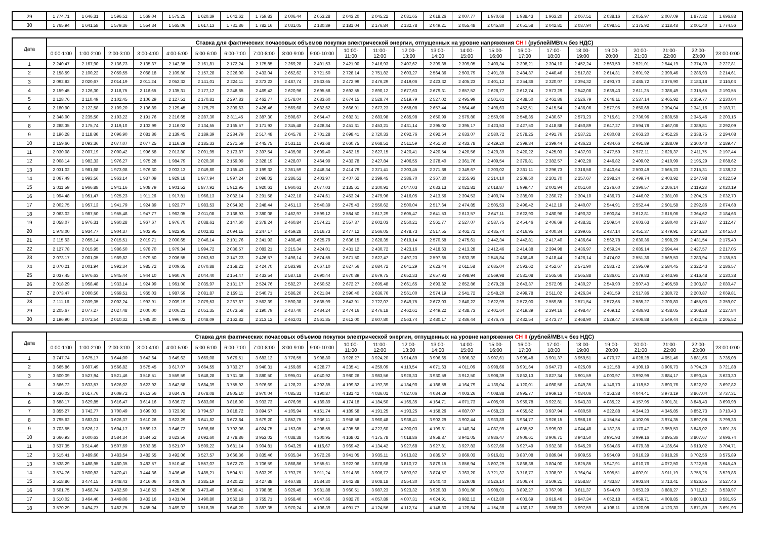| 29 | 1 774,71 | 1 646,31 | 1 596,52 | 1 569,04 | 1 575,25 | 1 620,39 | 1 642,62 | 1 759,83 | 2 006,44 | 2 053,28 | 2 043,20 | 2 045,22 | 2 031,65 | 2 018,26 | 2 007,77 | 1 970,68 | 1 988,43 | 1 963,20 | 2 067,51 | 2 038,16 | 2 055,97 | 2 007,09 | 1 877,32 | 1 696,88 |
| 30 | 1 765,94 | 1 641,58 | 1 579,36 | 1 554,34 | 1 565,06 | 1 617,13 | 1 731,86 | 1 782,16 | 2 031,05 | 2 130,89 | 2 181,04 | 2 176,84 | 2 132,78 | 2 049,21 | 2 055,48 | 2 045,80 | 2 051,58 | 2 042,81 | 2 037,94 | 2 098,51 | 2 175,92 | 2 118,48 | 2 001,40 | 1 774,56 |
| Дата | Ставка для фактических почасовых объемов покупки электрической энергии, отпущенных на уровне напряжения СН I (рублей/МВт.ч без НДС) | | | | | | | | | | | | | | | | | | | | | | | |
| | 0:00-1:00 | 1:00-2:00 | 2:00-3:00 | 3:00-4:00 | 4:00-5:00 | 5:00-6:00 | 6:00-7:00 | 7:00-8:00 | 8:00-9:00 | 9:00-10:00 | 10:00- 11:00 | 11:00- 12:00 | 12:00- 13:00 | 13:00- 14:00 | 14:00- 15:00 | 15:00- 16:00 | 16:00- 17:00 | 17:00- 18:00 | 18:00- 19:00 | 19:00- 20:00 | 20:00- 21:00 | 21:00- 22:00 | 22:00- 23:00 | 23:00-0:00 |
| 1 | 2 240,47 | 2 167,90 | 2 136,73 | 2 135,37 | 2 142,35 | 2 161,81 | 2 172,24 | 2 175,85 | 2 269,28 | 2 401,53 | 2 421,00 | 2 416,93 | 2 407,62 | 2 399,38 | 2 399,05 | 2 400,34 | 2 398,21 | 2 394,10 | 2 452,24 | 2 563,50 | 2 521,01 | 2 544,19 | 2 374,39 | 2 227,81 |
| 2 | 2 158,59 | 2 100,22 | 2 059,55 | 2 068,18 | 2 109,80 | 2 157,28 | 2 226,00 | 2 433,04 | 2 652,62 | 2 721,50 | 2 728,14 | 2 751,82 | 2 603,27 | 2 564,36 | 2 503,79 | 2 491,39 | 2 484,37 | 2 440,46 | 2 517,82 | 2 614,31 | 2 601,92 | 2 399,46 | 2 286,93 | 2 214,61 |
| 3 | 2 092,82 | 2 020,67 | 2 014,19 | 2 011,24 | 2 052,32 | 2 141,01 | 2 224,11 | 2 373,23 | 2 487,74 | 2 533,65 | 2 472,99 | 2 476,29 | 2 419,06 | 2 423,32 | 2 405,23 | 2 401,12 | 2 354,86 | 2 320,07 | 2 394,32 | 2 493,70 | 2 485,72 | 2 376,90 | 2 183,18 | 2 116,03 |
| 4 | 2 159,45 | 2 126,30 | 2 118,75 | 2 116,65 | 2 135,31 | 2 177,12 | 2 248,65 | 2 469,42 | 2 620,96 | 2 695,58 | 2 692,55 | 2 690,12 | 2 677,63 | 2 679,31 | 2 657,52 | 2 628,77 | 2 612,74 | 2 573,29 | 2 542,08 | 2 639,43 | 2 611,25 | 2 386,49 | 2 315,65 | 2 190,55 |
| 5 | 2 128,76 | 2 110,49 | 2 102,45 | 2 106,29 | 2 127,51 | 2 170,81 | 2 297,83 | 2 462,77 | 2 578,04 | 2 683,60 | 2 674,15 | 2 528,74 | 2 519,79 | 2 527,02 | 2 495,99 | 2 501,61 | 2 488,50 | 2 461,86 | 2 526,79 | 2 646,11 | 2 537,14 | 2 465,92 | 2 359,77 | 2 230,04 |
| 6 | 2 180,90 | 2 122,58 | 2 109,20 | 2 106,89 | 2 129,45 | 2 175,79 | 2 309,63 | 2 426,46 | 2 569,68 | 2 682,62 | 2 666,91 | 2 677,23 | 2 658,08 | 2 657,44 | 2 564,46 | 2 498,63 | 2 452,51 | 2 415,54 | 2 436,06 | 2 577,95 | 2 650,68 | 2 394,04 | 2 341,16 | 2 183,71 |
| 7 | 2 348,00 | 2 235,50 | 2 193,22 | 2 191,76 | 2 216,65 | 2 287,30 | 2 311,45 | 2 387,30 | 2 598,67 | 2 654,47 | 2 682,31 | 2 683,98 | 2 685,98 | 2 650,99 | 2 579,80 | 2 550,96 | 2 548,35 | 2 430,67 | 2 573,23 | 2 715,61 | 2 736,96 | 2 838,58 | 2 345,46 | 2 203,16 |
| 8 | 2 288,35 | 2 175,74 | 2 119,10 | 2 102,99 | 2 116,02 | 2 134,55 | 2 165,57 | 2 171,93 | 2 345,48 | 2 428,84 | 2 451,31 | 2 453,21 | 2 431,14 | 2 395,02 | 2 395,17 | 2 423,53 | 2 427,50 | 2 418,88 | 2 450,89 | 2 647,27 | 2 594,78 | 2 467,08 | 2 389,81 | 2 292,09 |
| 9 | 2 196,28 | 2 118,86 | 2 096,90 | 2 081,86 | 2 139,45 | 2 189,39 | 2 284,79 | 2 517,48 | 2 645,78 | 2 701,28 | 2 698,41 | 2 720,33 | 2 692,76 | 2 692,54 | 2 633,07 | 2 580,72 | 2 578,25 | 2 491,76 | 2 537,21 | 2 680,08 | 2 663,20 | 2 452,26 | 2 338,75 | 2 294,08 |
| 10 | 2 159,66 | 2 093,36 | 2 077,07 | 2 077,25 | 2 116,29 | 2 185,33 | 2 271,59 | 2 445,75 | 2 531,11 | 2 693,68 | 2 660,75 | 2 668,51 | 2 511,59 | 2 451,60 | 2 433,78 | 2 429,20 | 2 399,34 | 2 399,44 | 2 436,23 | 2 484,66 | 2 491,89 | 2 388,09 | 2 300,40 | 2 189,47 |
| 11 | 2 030,08 | 2 007,19 | 2 000,42 | 1 996,58 | 2 013,80 | 2 091,95 | 2 173,87 | 2 397,54 | 2 435,98 | 2 609,40 | 2 462,15 | 2 627,15 | 2 420,41 | 2 420,54 | 2 420,56 | 2 420,39 | 2 420,22 | 2 425,03 | 2 437,93 | 2 477,59 | 2 572,11 | 2 628,37 | 2 411,75 | 2 197,44 |
| 12 | 2 008,14 | 1 982,33 | 1 976,27 | 1 975,28 | 1 984,79 | 2 020,30 | 2 159,09 | 2 328,19 | 2 428,07 | 2 464,99 | 2 433,78 | 2 427,84 | 2 406,55 | 2 378,40 | 2 361,76 | 2 409,54 | 2 379,81 | 2 382,57 | 2 402,28 | 2 446,82 | 2 409,02 | 2 410,99 | 2 195,29 | 2 068,62 |
| 13 | 2 031,02 | 1 981,68 | 1 973,08 | 1 976,30 | 2 003,13 | 2 049,80 | 2 165,43 | 2 199,32 | 2 361,59 | 2 448,34 | 2 414,79 | 2 371,41 | 2 303,45 | 2 371,88 | 2 349,67 | 2 300,02 | 2 361,11 | 2 296,73 | 2 318,58 | 2 440,64 | 2 503,49 | 2 565,23 | 2 215,31 | 2 138,22 |
| 14 | 2 067,49 | 1 993,56 | 1 963,14 | 1 937,09 | 1 929,18 | 1 977,94 | 1 997,24 | 2 096,02 | 2 286,52 | 2 403,97 | 2 407,62 | 2 399,45 | 2 386,70 | 2 367,30 | 2 255,93 | 2 214,10 | 2 209,50 | 2 201,70 | 2 257,67 | 2 398,24 | 2 499,74 | 2 403,92 | 2 247,98 | 2 022,59 |
| 15 | 2 011,59 | 1 966,88 | 1 941,16 | 1 908,79 | 1 901,52 | 1 877,92 | 1 912,95 | 1 920,61 | 1 960,61 | 2 077,03 | 2 135,61 | 2 100,91 | 2 047,03 | 2 033,13 | 2 021,81 | 2 018,87 | 1 999,47 | 2 001,94 | 2 051,60 | 2 276,60 | 2 396,57 | 2 206,14 | 2 119,28 | 2 020,19 |
| 16 | 1 994,48 | 1 951,47 | 1 925,23 | 1 911,26 | 1 917,81 | 1 966,13 | 2 032,14 | 2 291,58 | 2 422,18 | 2 474,61 | 2 453,24 | 2 479,96 | 2 416,05 | 2 413,56 | 2 394,53 | 2 400,74 | 2 385,00 | 2 260,72 | 2 304,10 | 2 436,73 | 2 446,02 | 2 381,00 | 2 204,25 | 2 032,70 |
| 17 | 2 002,75 | 1 957,13 | 1 941,79 | 1 924,89 | 1 923,77 | 1 983,53 | 2 054,92 | 2 248,44 | 2 451,13 | 2 540,39 | 2 475,43 | 2 550,62 | 2 500,04 | 2 517,64 | 2 474,85 | 2 505,53 | 2 496,42 | 2 412,19 | 2 440,07 | 2 544,91 | 2 552,44 | 2 501,58 | 2 292,86 | 2 074,68 |
| 18 | 2 063,02 | 1 987,50 | 1 955,48 | 1 947,77 | 1 962,05 | 2 011,08 | 2 138,93 | 2 380,08 | 2 462,97 | 2 599,12 | 2 584,50 | 2 617,29 | 2 605,47 | 2 641,53 | 2 613,57 | 2 647,11 | 2 622,90 | 2 480,96 | 2 490,32 | 2 600,84 | 2 612,81 | 2 616,06 | 2 364,62 | 2 184,66 |
| 19 | 2 058,07 | 1 976,31 | 1 960,28 | 1 967,67 | 1 976,70 | 2 038,61 | 2 147,60 | 2 378,24 | 2 460,84 | 2 574,21 | 2 557,37 | 2 602,03 | 2 550,21 | 2 561,77 | 2 527,07 | 2 537,75 | 2 454,46 | 2 406,69 | 2 438,31 | 2 509,54 | 2 603,63 | 2 580,40 | 2 373,87 | 2 112,47 |
| 20 | 1 978,00 | 1 934,77 | 1 904,37 | 1 902,95 | 1 922,95 | 2 002,82 | 2 094,15 | 2 247,17 | 2 459,28 | 2 516,73 | 2 477,12 | 2 566,05 | 2 478,73 | 2 517,55 | 2 461,71 | 2 435,74 | 2 416,95 | 2 400,34 | 2 399,65 | 2 437,14 | 2 451,37 | 2 479,91 | 2 246,20 | 2 045,50 |
| 21 | 2 115,63 | 2 055,14 | 2 015,51 | 2 019,71 | 2 000,65 | 2 046,14 | 2 101,76 | 2 241,93 | 2 488,45 | 2 625,79 | 2 636,15 | 2 628,35 | 2 619,14 | 2 570,58 | 2 475,61 | 2 442,34 | 2 442,81 | 2 417,40 | 2 436,64 | 2 562,78 | 2 630,36 | 2 598,29 | 2 431,54 | 2 175,40 |
| 22 | 2 127,78 | 2 015,95 | 1 986,50 | 1 978,70 | 1 979,34 | 1 994,72 | 2 036,57 | 2 083,21 | 2 215,34 | 2 424,01 | 2 431,12 | 2 430,72 | 2 423,16 | 2 418,63 | 2 413,28 | 2 412,46 | 2 414,38 | 2 394,98 | 2 436,97 | 2 659,24 | 2 685,14 | 2 594,44 | 2 427,57 | 2 217,05 |
| 23 | 2 073,17 | 2 001,05 | 1 989,82 | 1 979,50 | 2 006,55 | 2 053,53 | 2 147,23 | 2 426,57 | 2 496,14 | 2 674,55 | 2 671,50 | 2 627,47 | 2 497,23 | 2 597,65 | 2 633,39 | 2 545,84 | 2 436,48 | 2 418,44 | 2 426,14 | 2 474,02 | 2 551,36 | 2 569,53 | 2 283,94 | 2 135,53 |
| 24 | 2 070,21 | 2 001,94 | 1 992,34 | 1 985,72 | 2 009,65 | 2 070,88 | 2 158,22 | 2 424,70 | 2 583,98 | 2 667,10 | 2 627,56 | 2 684,72 | 2 641,29 | 2 623,44 | 2 611,58 | 2 635,04 | 2 593,62 | 2 452,67 | 2 571,90 | 2 583,72 | 2 595,09 | 2 584,45 | 2 322,43 | 2 186,57 |
| 25 | 2 037,45 | 1 976,63 | 1 945,44 | 1 944,10 | 1 960,76 | 2 044,40 | 2 154,47 | 2 433,54 | 2 587,18 | 2 690,44 | 2 670,89 | 2 679,75 | 2 652,33 | 2 657,93 | 2 498,94 | 2 569,98 | 2 581,08 | 2 565,66 | 2 565,88 | 2 586,01 | 2 579,83 | 2 443,96 | 2 416,48 | 2 130,38 |
| 26 | 2 018,29 | 1 958,48 | 1 933,14 | 1 924,99 | 1 961,00 | 2 035,97 | 2 131,17 | 2 524,76 | 2 582,27 | 2 650,52 | 2 672,27 | 2 695,48 | 2 661,65 | 2 693,32 | 2 652,86 | 2 679,28 | 2 643,37 | 2 572,05 | 2 430,27 | 2 549,90 | 2 507,43 | 2 495,59 | 2 303,87 | 2 080,47 |
| 27 | 2 073,47 | 2 000,50 | 1 969,51 | 1 965,03 | 1 987,59 | 2 081,87 | 2 159,11 | 2 540,71 | 2 586,20 | 2 621,84 | 2 590,40 | 2 636,76 | 2 561,00 | 2 574,19 | 2 541,72 | 2 548,20 | 2 499,78 | 2 511,02 | 2 426,34 | 2 481,59 | 2 517,86 | 2 380,72 | 2 200,87 | 2 069,81 |
| 28 | 2 111,16 | 2 039,35 | 2 002,24 | 1 993,91 | 2 009,19 | 2 079,53 | 2 267,87 | 2 562,39 | 2 590,38 | 2 635,99 | 2 643,91 | 2 722,07 | 2 649,75 | 2 672,03 | 2 640,22 | 2 622,99 | 2 572,00 | 2 559,85 | 2 571,54 | 2 572,65 | 2 585,27 | 2 700,83 | 2 455,03 | 2 359,07 |
| 29 | 2 205,67 | 2 077,27 | 2 027,48 | 2 000,00 | 2 006,21 | 2 051,35 | 2 073,58 | 2 190,79 | 2 437,40 | 2 484,24 | 2 474,16 | 2 476,18 | 2 462,61 | 2 449,22 | 2 438,73 | 2 401,64 | 2 419,39 | 2 394,16 | 2 498,47 | 2 469,12 | 2 486,93 | 2 438,05 | 2 308,28 | 2 127,84 |
| 30 | 2 196,90 | 2 072,54 | 2 010,32 | 1 985,30 | 1 996,02 | 2 048,09 | 2 162,82 | 2 213,12 | 2 462,01 | 2 561,85 | 2 612,00 | 2 607,80 | 2 563,74 | 2 480,17 | 2 486,44 | 2 476,76 | 2 482,54 | 2 473,77 | 2 468,90 | 2 529,47 | 2 606,88 | 2 549,44 | 2 432,36 | 2 205,52 |
| Дата | Ставка для фактических почасовых объемов покупки электрической энергии, отпущенных на уровне напряжения СН II (рублей/МВт.ч без НДС) | | | | | | | | | | | | | | | | | | | | | | | |
| | 0:00-1:00 | 1:00-2:00 | 2:00-3:00 | 3:00-4:00 | 4:00-5:00 | 5:00-6:00 | 6:00-7:00 | 7:00-8:00 | 8:00-9:00 | 9:00-10:00 | 10:00- 11:00 | 11:00- 12:00 | 12:00- 13:00 | 13:00- 14:00 | 14:00- 15:00 | 15:00- 16:00 | 16:00- 17:00 | 17:00- 18:00 | 18:00- 19:00 | 19:00- 20:00 | 20:00- 21:00 | 21:00- 22:00 | 22:00- 23:00 | 23:00-0:00 |
| 1 | 3 747,74 | 3 675,17 | 3 644,00 | 3 642,64 | 3 649,62 | 3 669,08 | 3 679,51 | 3 683,12 | 3 776,55 | 3 908,80 | 3 928,27 | 3 924,20 | 3 914,89 | 3 906,65 | 3 906,32 | 3 907,61 | 3 905,48 | 3 901,37 | 3 959,51 | 4 070,77 | 4 028,28 | 4 051,46 | 3 881,66 | 3 735,08 |
| 2 | 3 665,86 | 3 607,49 | 3 566,82 | 3 575,45 | 3 617,07 | 3 664,55 | 3 733,27 | 3 940,31 | 4 159,89 | 4 228,77 | 4 235,41 | 4 259,09 | 4 110,54 | 4 071,63 | 4 011,06 | 3 998,66 | 3 991,64 | 3 947,73 | 4 025,09 | 4 121,58 | 4 109,19 | 3 906,73 | 3 794,20 | 3 721,88 |
| 3 | 3 600,09 | 3 527,94 | 3 521,46 | 3 518,51 | 3 559,59 | 3 648,28 | 3 731,38 | 3 880,50 | 3 995,01 | 4 040,92 | 3 980,26 | 3 983,56 | 3 926,33 | 3 930,59 | 3 912,50 | 3 908,39 | 3 862,13 | 3 827,34 | 3 901,59 | 4 000,97 | 3 992,99 | 3 884,17 | 3 690,45 | 3 623,30 |
| 4 | 3 666,72 | 3 633,57 | 3 626,02 | 3 623,92 | 3 642,58 | 3 684,39 | 3 755,92 | 3 976,69 | 4 128,23 | 4 202,85 | 4 199,82 | 4 197,39 | 4 184,90 | 4 186,58 | 4 164,79 | 4 136,04 | 4 120,01 | 4 080,56 | 4 049,35 | 4 146,70 | 4 118,52 | 3 893,76 | 3 822,92 | 3 697,82 |
| 5 | 3 636,03 | 3 617,76 | 3 609,72 | 3 613,56 | 3 634,78 | 3 678,08 | 3 805,10 | 3 970,04 | 4 085,31 | 4 190,87 | 4 181,42 | 4 036,01 | 4 027,06 | 4 034,29 | 4 003,26 | 4 008,88 | 3 995,77 | 3 969,13 | 4 034,06 | 4 153,38 | 4 044,41 | 3 973,19 | 3 867,04 | 3 737,31 |
| 6 | 3 688,17 | 3 629,85 | 3 616,47 | 3 614,16 | 3 636,72 | 3 683,06 | 3 816,90 | 3 933,73 | 4 076,95 | 4 189,89 | 4 174,18 | 4 184,50 | 4 165,35 | 4 164,71 | 4 071,73 | 4 005,90 | 3 959,78 | 3 922,81 | 3 943,33 | 4 085,22 | 4 157,95 | 3 901,31 | 3 848,43 | 3 690,98 |
| 7 | 3 855,27 | 3 742,77 | 3 700,49 | 3 699,03 | 3 723,92 | 3 794,57 | 3 818,72 | 3 894,57 | 4 105,94 | 4 161,74 | 4 189,58 | 4 191,25 | 4 193,25 | 4 158,26 | 4 087,07 | 4 058,23 | 4 055,62 | 3 937,94 | 4 080,50 | 4 222,88 | 4 244,23 | 4 345,85 | 3 852,73 | 3 710,43 |
| 8 | 3 795,62 | 3 683,01 | 3 626,37 | 3 610,26 | 3 623,29 | 3 641,82 | 3 672,84 | 3 679,20 | 3 852,75 | 3 936,11 | 3 958,58 | 3 960,48 | 3 938,41 | 3 902,29 | 3 902,44 | 3 930,80 | 3 934,77 | 3 926,15 | 3 958,16 | 4 154,54 | 4 102,05 | 3 974,35 | 3 897,08 | 3 799,36 |
| 9 | 3 703,55 | 3 626,13 | 3 604,17 | 3 589,13 | 3 646,72 | 3 696,66 | 3 792,06 | 4 024,75 | 4 153,05 | 4 208,55 | 4 205,68 | 4 227,60 | 4 200,03 | 4 199,81 | 4 140,34 | 4 087,99 | 4 085,52 | 3 999,03 | 4 044,48 | 4 187,35 | 4 170,47 | 3 959,53 | 3 846,02 | 3 801,35 |
| 10 | 3 666,93 | 3 600,63 | 3 584,34 | 3 584,52 | 3 623,56 | 3 692,60 | 3 778,86 | 3 953,02 | 4 038,38 | 4 200,95 | 4 168,02 | 4 175,78 | 4 018,86 | 3 958,87 | 3 941,05 | 3 936,47 | 3 906,61 | 3 906,71 | 3 943,50 | 3 991,93 | 3 999,16 | 3 895,36 | 3 807,67 | 3 696,74 |
| 11 | 3 537,35 | 3 514,46 | 3 507,69 | 3 503,85 | 3 521,07 | 3 599,22 | 3 681,14 | 3 904,81 | 3 943,25 | 4 116,67 | 3 969,42 | 4 134,42 | 3 927,68 | 3 927,81 | 3 927,83 | 3 927,66 | 3 927,49 | 3 932,30 | 3 945,20 | 3 984,86 | 4 079,38 | 4 135,64 | 3 919,02 | 3 704,71 |
| 12 | 3 515,41 | 3 489,60 | 3 483,54 | 3 482,55 | 3 492,06 | 3 527,57 | 3 666,36 | 3 835,46 | 3 935,34 | 3 972,26 | 3 941,05 | 3 935,11 | 3 913,82 | 3 885,67 | 3 869,03 | 3 916,81 | 3 887,08 | 3 889,84 | 3 909,55 | 3 954,09 | 3 916,29 | 3 918,26 | 3 702,56 | 3 575,89 |
| 13 | 3 538,29 | 3 488,95 | 3 480,35 | 3 483,57 | 3 510,40 | 3 557,07 | 3 672,70 | 3 706,59 | 3 868,86 | 3 955,61 | 3 922,06 | 3 878,68 | 3 810,72 | 3 879,15 | 3 856,94 | 3 807,29 | 3 868,38 | 3 804,00 | 3 825,85 | 3 947,91 | 4 010,76 | 4 072,50 | 3 722,58 | 3 645,49 |
| 14 | 3 574,76 | 3 500,83 | 3 470,41 | 3 444,36 | 3 436,45 | 3 485,21 | 3 504,51 | 3 603,29 | 3 793,79 | 3 911,24 | 3 914,89 | 3 906,72 | 3 893,97 | 3 874,57 | 3 763,20 | 3 721,37 | 3 716,77 | 3 708,97 | 3 764,94 | 3 905,51 | 4 007,01 | 3 911,19 | 3 755,25 | 3 529,86 |
| 15 | 3 518,86 | 3 474,15 | 3 448,43 | 3 416,06 | 3 408,79 | 3 385,19 | 3 420,22 | 3 427,88 | 3 467,88 | 3 584,30 | 3 642,88 | 3 608,18 | 3 554,30 | 3 540,40 | 3 529,08 | 3 526,14 | 3 506,74 | 3 509,21 | 3 558,87 | 3 783,87 | 3 903,84 | 3 713,41 | 3 626,55 | 3 527,46 |
| 16 | 3 501,75 | 3 458,74 | 3 432,50 | 3 418,53 | 3 425,08 | 3 473,40 | 3 539,41 | 3 798,85 | 3 929,45 | 3 981,88 | 3 960,51 | 3 987,23 | 3 923,32 | 3 920,83 | 3 901,80 | 3 908,01 | 3 892,27 | 3 767,99 | 3 811,37 | 3 944,00 | 3 953,29 | 3 888,27 | 3 711,52 | 3 539,97 |
| 17 | 3 510,02 | 3 464,40 | 3 449,06 | 3 432,16 | 3 431,04 | 3 490,80 | 3 562,19 | 3 755,71 | 3 958,40 | 4 047,66 | 3 982,70 | 4 057,89 | 4 007,31 | 4 024,91 | 3 982,12 | 4 012,80 | 4 003,69 | 3 919,46 | 3 947,34 | 4 052,18 | 4 059,71 | 4 008,85 | 3 800,13 | 3 581,95 |
| 18 | 3 570,29 | 3 494,77 | 3 462,75 | 3 455,04 | 3 469,32 | 3 518,35 | 3 646,20 | 3 887,35 | 3 970,24 | 4 106,39 | 4 091,77 | 4 124,56 | 4 112,74 | 4 148,80 | 4 120,84 | 4 154,38 | 4 130,17 | 3 988,23 | 3 997,59 | 4 108,11 | 4 120,08 | 4 123,33 | 3 871,89 | 3 691,93 |